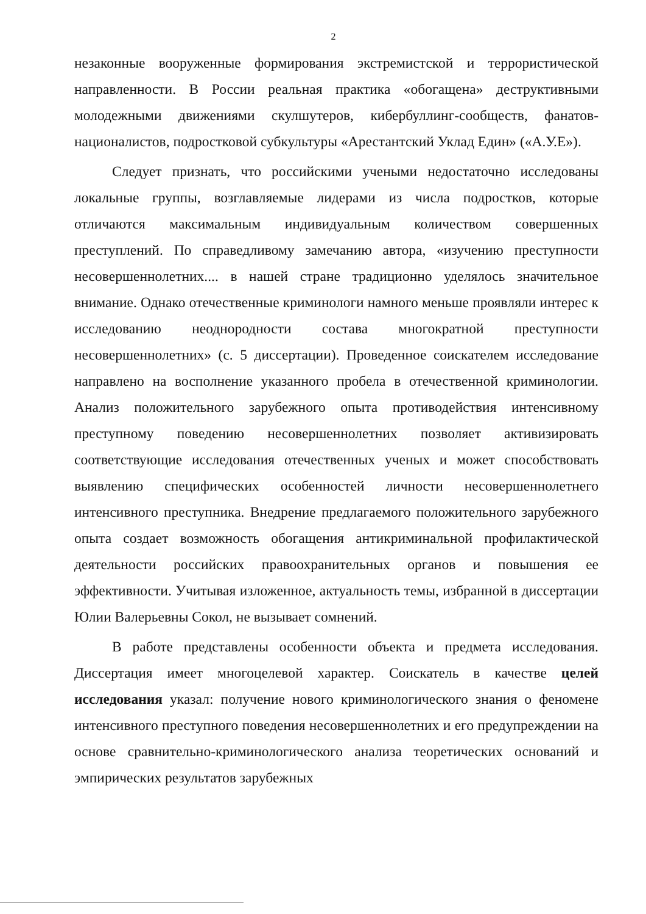2
незаконные вооруженные формирования экстремистской и террористической направленности. В России реальная практика «обогащена» деструктивными молодежными движениями скулшутеров, кибербуллинг-сообществ, фанатов-националистов, подростковой субкультуры «Арестантский Уклад Един» («А.У.Е»).
Следует признать, что российскими учеными недостаточно исследованы локальные группы, возглавляемые лидерами из числа подростков, которые отличаются максимальным индивидуальным количеством совершенных преступлений. По справедливому замечанию автора, «изучению преступности несовершеннолетних.... в нашей стране традиционно уделялось значительное внимание. Однако отечественные криминологи намного меньше проявляли интерес к исследованию неоднородности состава многократной преступности несовершеннолетних» (с. 5 диссертации). Проведенное соискателем исследование направлено на восполнение указанного пробела в отечественной криминологии. Анализ положительного зарубежного опыта противодействия интенсивному преступному поведению несовершеннолетних позволяет активизировать соответствующие исследования отечественных ученых и может способствовать выявлению специфических особенностей личности несовершеннолетнего интенсивного преступника. Внедрение предлагаемого положительного зарубежного опыта создает возможность обогащения антикриминальной профилактической деятельности российских правоохранительных органов и повышения ее эффективности. Учитывая изложенное, актуальность темы, избранной в диссертации Юлии Валерьевны Сокол, не вызывает сомнений.
В работе представлены особенности объекта и предмета исследования. Диссертация имеет многоцелевой характер. Соискатель в качестве целей исследования указал: получение нового криминологического знания о феномене интенсивного преступного поведения несовершеннолетних и его предупреждении на основе сравнительно-криминологического анализа теоретических оснований и эмпирических результатов зарубежных